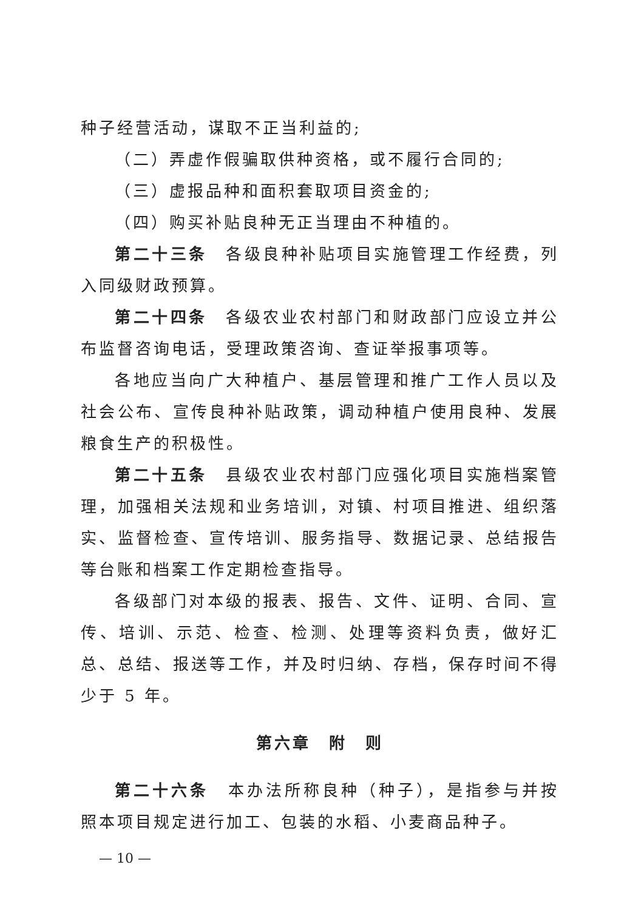种子经营活动，谋取不正当利益的;
（二）弄虚作假骗取供种资格，或不履行合同的;
（三）虚报品种和面积套取项目资金的;
（四）购买补贴良种无正当理由不种植的。
第二十三条　各级良种补贴项目实施管理工作经费，列入同级财政预算。
第二十四条　各级农业农村部门和财政部门应设立并公布监督咨询电话，受理政策咨询、查证举报事项等。
各地应当向广大种植户、基层管理和推广工作人员以及社会公布、宣传良种补贴政策，调动种植户使用良种、发展粮食生产的积极性。
第二十五条　县级农业农村部门应强化项目实施档案管理，加强相关法规和业务培训，对镇、村项目推进、组织落实、监督检查、宣传培训、服务指导、数据记录、总结报告等台账和档案工作定期检查指导。
各级部门对本级的报表、报告、文件、证明、合同、宣传、培训、示范、检查、检测、处理等资料负责，做好汇总、总结、报送等工作，并及时归纳、存档，保存时间不得少于 5 年。
第六章　附　则
第二十六条　本办法所称良种（种子），是指参与并按照本项目规定进行加工、包装的水稻、小麦商品种子。
— 10 —